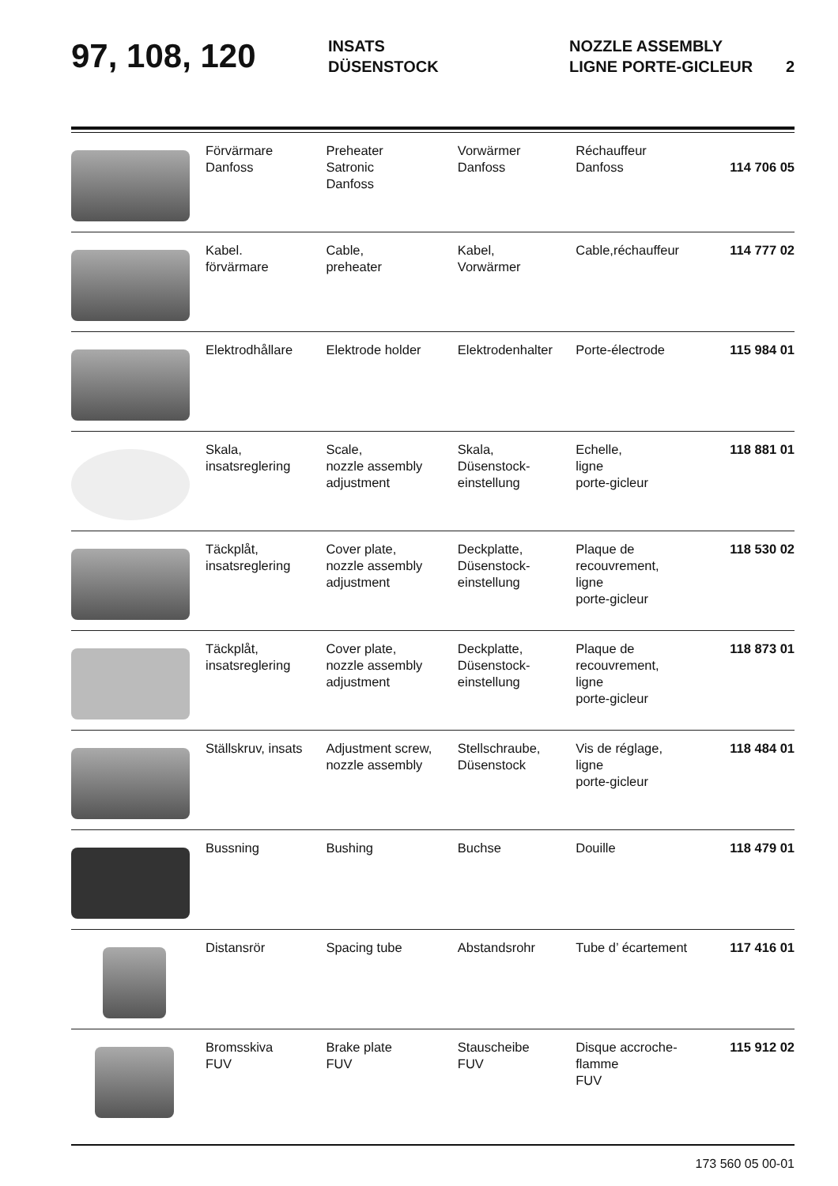97, 108, 120
INSATS
DÜSENSTOCK
NOZZLE ASSEMBLY
LIGNE PORTE-GICLEUR
2
| | Förvärmare Danfoss | Preheater Satronic Danfoss | Vorwärmer Danfoss | Réchauffeur Danfoss | 114 706 05 |
| | Kabel. förvärmare | Cable, preheater | Kabel, Vorwärmer | Cable,réchauffeur | 114 777 02 |
| | Elektrodhållare | Elektrode holder | Elektrodenhalter | Porte-électrode | 115 984 01 |
| | Skala, insatsreglering | Scale, nozzle assembly adjustment | Skala, Düsenstock- einstellung | Echelle, ligne porte-gicleur | 118 881 01 |
| | Täckplåt, insatsreglering | Cover plate, nozzle assembly adjustment | Deckplatte, Düsenstock- einstellung | Plaque de recouvrement, ligne porte-gicleur | 118 530 02 |
| | Täckplåt, insatsreglering | Cover plate, nozzle assembly adjustment | Deckplatte, Düsenstock- einstellung | Plaque de recouvrement, ligne porte-gicleur | 118 873 01 |
| | Ställskruv, insats | Adjustment screw, nozzle assembly | Stellschraube, Düsenstock | Vis de réglage, ligne porte-gicleur | 118 484 01 |
| | Bussning | Bushing | Buchse | Douille | 118 479 01 |
| | Distansrör | Spacing tube | Abstandsrohr | Tube d’ écartement | 117 416 01 |
| | Bromsskiva FUV | Brake plate FUV | Stauscheibe FUV | Disque accroche- flamme FUV | 115 912 02 |
173 560 05 00-01